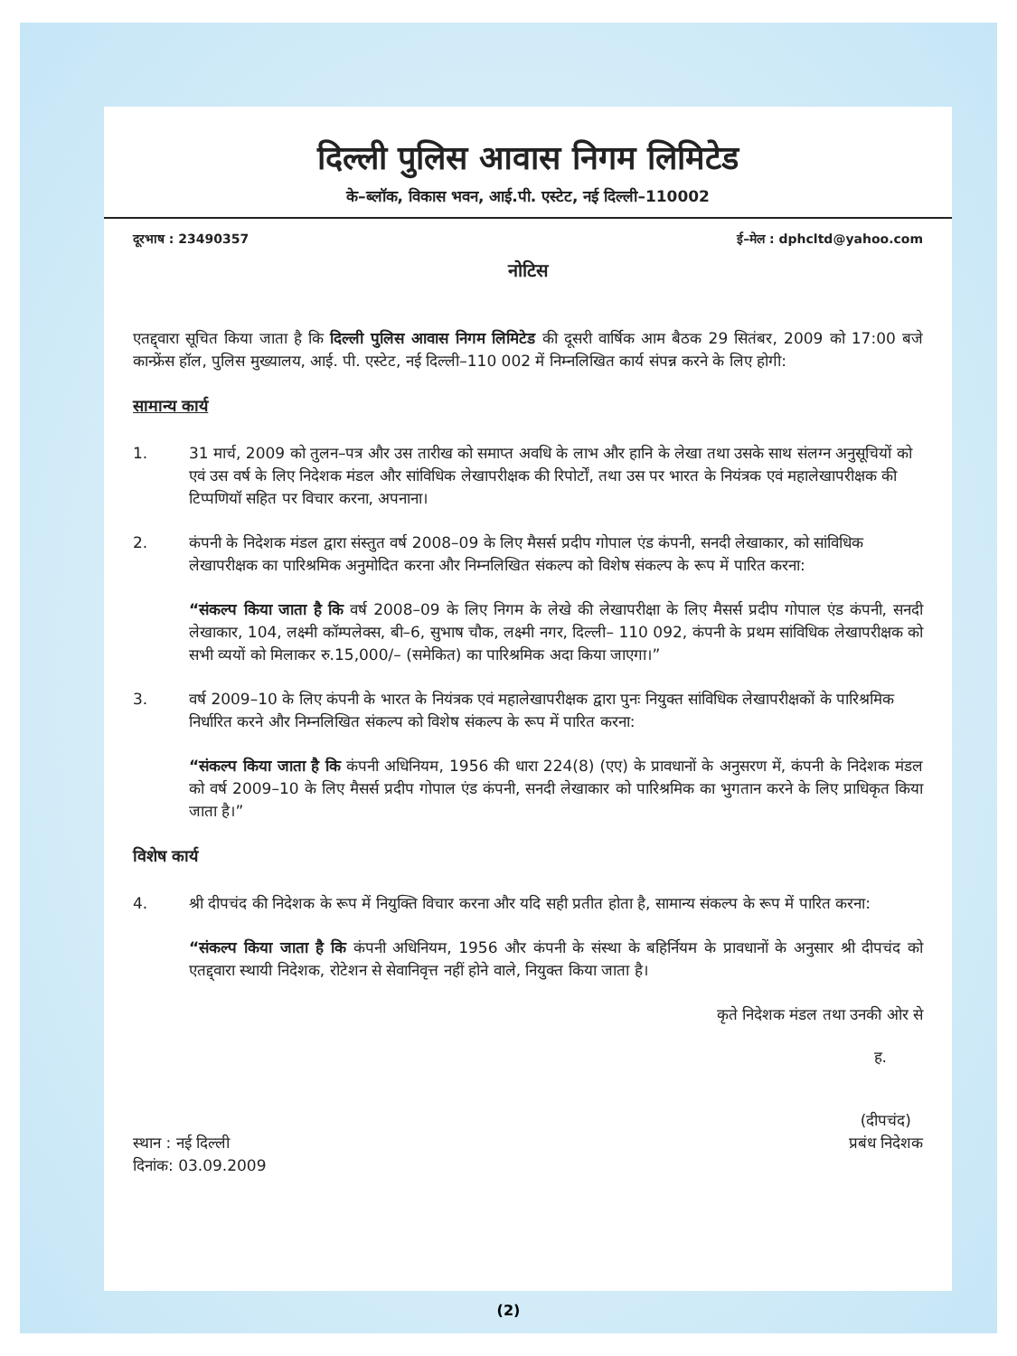दिल्ली पुलिस आवास निगम लिमिटेड
के–ब्लॉक, विकास भवन, आई.पी. एस्टेट, नई दिल्ली–110002
दूरभाष : 23490357 ई–मेल : dphcltd@yahoo.com
नोटिस
एतद्द्वारा सूचित किया जाता है कि दिल्ली पुलिस आवास निगम लिमिटेड की दूसरी वार्षिक आम बैठक 29 सितंबर, 2009 को 17:00 बजे कान्फ्रेंस हॉल, पुलिस मुख्यालय, आई. पी. एस्टेट, नई दिल्ली–110 002 में निम्नलिखित कार्य संपन्न करने के लिए होगी:
सामान्य कार्य
1. 31 मार्च, 2009 को तुलन–पत्र और उस तारीख को समाप्त अवधि के लाभ और हानि के लेखा तथा उसके साथ संलग्न अनुसूचियों को एवं उस वर्ष के लिए निदेशक मंडल और सांविधिक लेखापरीक्षक की रिपोर्टों, तथा उस पर भारत के नियंत्रक एवं महालेखापरीक्षक की टिप्पणियॉ सहित पर विचार करना, अपनाना।
2. कंपनी के निदेशक मंडल द्वारा संस्तुत वर्ष 2008–09 के लिए मैसर्स प्रदीप गोपाल एंड कंपनी, सनदी लेखाकार, को सांविधिक लेखापरीक्षक का पारिश्रमिक अनुमोदित करना और निम्नलिखित संकल्प को विशेष संकल्प के रूप में पारित करना:
“संकल्प किया जाता है कि वर्ष 2008–09 के लिए निगम के लेखे की लेखापरीक्षा के लिए मैसर्स प्रदीप गोपाल एंड कंपनी, सनदी लेखाकार, 104, लक्ष्मी कॉम्पलेक्स, बी–6, सुभाष चौक, लक्ष्मी नगर, दिल्ली– 110 092, कंपनी के प्रथम सांविधिक लेखापरीक्षक को सभी व्ययों को मिलाकर रु.15,000/– (समेकित) का पारिश्रमिक अदा किया जाएगा।”
3. वर्ष 2009–10 के लिए कंपनी के भारत के नियंत्रक एवं महालेखापरीक्षक द्वारा पुनः नियुक्त सांविधिक लेखापरीक्षकों के पारिश्रमिक निर्धारित करने और निम्नलिखित संकल्प को विशेष संकल्प के रूप में पारित करना:
“संकल्प किया जाता है कि कंपनी अधिनियम, 1956 की धारा 224(8) (एए) के प्रावधानों के अनुसरण में, कंपनी के निदेशक मंडल को वर्ष 2009–10 के लिए मैसर्स प्रदीप गोपाल एंड कंपनी, सनदी लेखाकार को पारिश्रमिक का भुगतान करने के लिए प्राधिकृत किया जाता है।”
विशेष कार्य
4. श्री दीपचंद की निदेशक के रूप में नियुक्ति विचार करना और यदि सही प्रतीत होता है, सामान्य संकल्प के रूप में पारित करना:
“संकल्प किया जाता है कि कंपनी अधिनियम, 1956 और कंपनी के संस्था के बहिर्नियम के प्रावधानों के अनुसार श्री दीपचंद को एतद्द्वारा स्थायी निदेशक, रोटेशन से सेवानिवृत्त नहीं होने वाले, नियुक्त किया जाता है।
कृते निदेशक मंडल तथा उनकी ओर से
ह.
स्थान : नई दिल्ली
दिनांक: 03.09.2009
(दीपचंद)
प्रबंध निदेशक
(2)